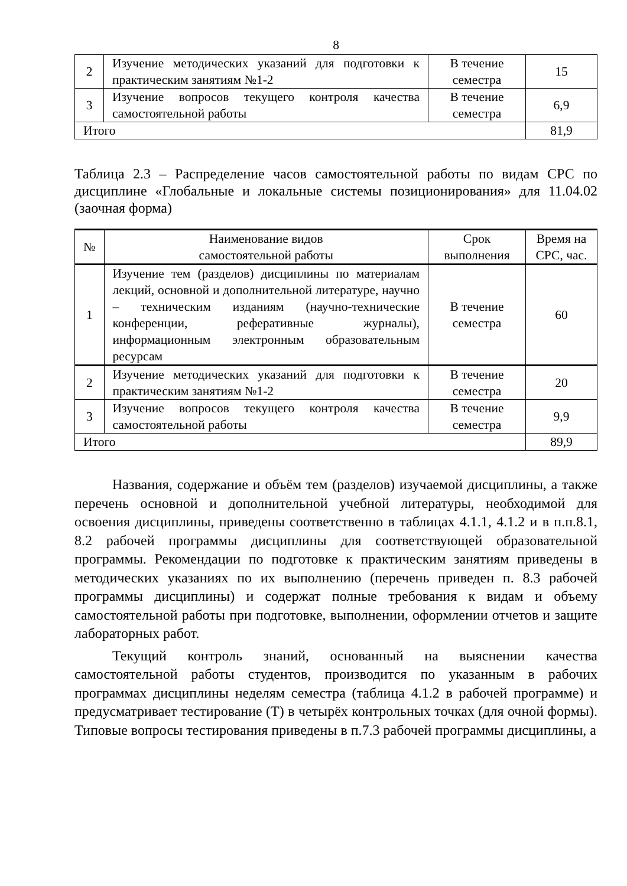8
| 2 | Изучение методических указаний для подготовки к практическим занятиям №1-2 | В течение семестра | 15 |
| 3 | Изучение вопросов текущего контроля качества самостоятельной работы | В течение семестра | 6,9 |
| Итого | | | 81,9 |
Таблица 2.3 – Распределение часов самостоятельной работы по видам СРС по дисциплине «Глобальные и локальные системы позиционирования» для 11.04.02 (заочная форма)
| № | Наименование видов самостоятельной работы | Срок выполнения | Время на СРС, час. |
| --- | --- | --- | --- |
| 1 | Изучение тем (разделов) дисциплины по материалам лекций, основной и дополнительной литературе, научно – техническим изданиям (научно-технические конференции, реферативные журналы), информационным электронным образовательным ресурсам | В течение семестра | 60 |
| 2 | Изучение методических указаний для подготовки к практическим занятиям №1-2 | В течение семестра | 20 |
| 3 | Изучение вопросов текущего контроля качества самостоятельной работы | В течение семестра | 9,9 |
| Итого | | | 89,9 |
Названия, содержание и объём тем (разделов) изучаемой дисциплины, а также перечень основной и дополнительной учебной литературы, необходимой для освоения дисциплины, приведены соответственно в таблицах 4.1.1, 4.1.2 и в п.п.8.1, 8.2 рабочей программы дисциплины для соответствующей образовательной программы. Рекомендации по подготовке к практическим занятиям приведены в методических указаниях по их выполнению (перечень приведен п. 8.3 рабочей программы дисциплины) и содержат полные требования к видам и объему самостоятельной работы при подготовке, выполнении, оформлении отчетов и защите лабораторных работ.
Текущий контроль знаний, основанный на выяснении качества самостоятельной работы студентов, производится по указанным в рабочих программах дисциплины неделям семестра (таблица 4.1.2 в рабочей программе) и предусматривает тестирование (Т) в четырёх контрольных точках (для очной формы). Типовые вопросы тестирования приведены в п.7.3 рабочей программы дисциплины, а